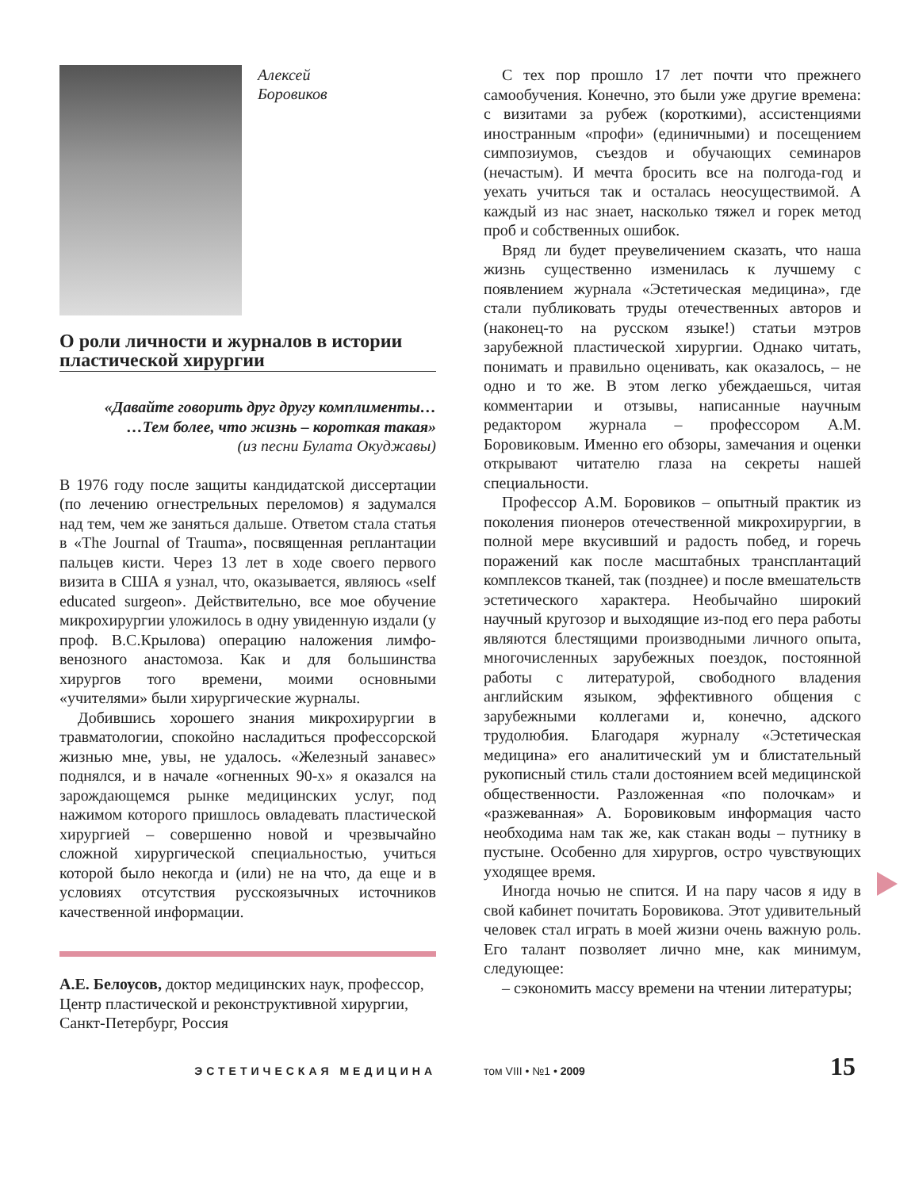Алексей
Боровиков
О роли личности и журналов в истории пластической хирургии
«Давайте говорить друг другу комплименты…
…Тем более, что жизнь – короткая такая»
(из песни Булата Окуджавы)
В 1976 году после защиты кандидатской диссертации (по лечению огнестрельных переломов) я задумался над тем, чем же заняться дальше. Ответом стала статья в «The Journal of Trauma», посвященная реплантации пальцев кисти. Через 13 лет в ходе своего первого визита в США я узнал, что, оказывается, являюсь «self educated surgeon». Действительно, все мое обучение микрохирургии уложилось в одну увиденную издали (у проф. В.С.Крылова) операцию наложения лимфо-венозного анастомоза. Как и для большинства хирургов того времени, моими основными «учителями» были хирургические журналы.
Добившись хорошего знания микрохирургии в травматологии, спокойно насладиться профессорской жизнью мне, увы, не удалось. «Железный занавес» поднялся, и в начале «огненных 90-х» я оказался на зарождающемся рынке медицинских услуг, под нажимом которого пришлось овладевать пластической хирургией – совершенно новой и чрезвычайно сложной хирургической специальностью, учиться которой было некогда и (или) не на что, да еще и в условиях отсутствия русскоязычных источников качественной информации.
А.Е. Белоусов, доктор медицинских наук, профессор, Центр пластической и реконструктивной хирургии, Санкт-Петербург, Россия
С тех пор прошло 17 лет почти что прежнего самообучения. Конечно, это были уже другие времена: с визитами за рубеж (короткими), ассистенциями иностранным «профи» (единичными) и посещением симпозиумов, съездов и обучающих семинаров (нечастым). И мечта бросить все на полгода-год и уехать учиться так и осталась неосуществимой. А каждый из нас знает, насколько тяжел и горек метод проб и собственных ошибок.
Вряд ли будет преувеличением сказать, что наша жизнь существенно изменилась к лучшему с появлением журнала «Эстетическая медицина», где стали публиковать труды отечественных авторов и (наконец-то на русском языке!) статьи мэтров зарубежной пластической хирургии. Однако читать, понимать и правильно оценивать, как оказалось, – не одно и то же. В этом легко убеждаешься, читая комментарии и отзывы, написанные научным редактором журнала – профессором А.М. Боровиковым. Именно его обзоры, замечания и оценки открывают читателю глаза на секреты нашей специальности.
Профессор А.М. Боровиков – опытный практик из поколения пионеров отечественной микрохирургии, в полной мере вкусивший и радость побед, и горечь поражений как после масштабных трансплантаций комплексов тканей, так (позднее) и после вмешательств эстетического характера. Необычайно широкий научный кругозор и выходящие из-под его пера работы являются блестящими производными личного опыта, многочисленных зарубежных поездок, постоянной работы с литературой, свободного владения английским языком, эффективного общения с зарубежными коллегами и, конечно, адского трудолюбия. Благодаря журналу «Эстетическая медицина» его аналитический ум и блистательный рукописный стиль стали достоянием всей медицинской общественности. Разложенная «по полочкам» и «разжеванная» А. Боровиковым информация часто необходима нам так же, как стакан воды – путнику в пустыне. Особенно для хирургов, остро чувствующих уходящее время.
Иногда ночью не спится. И на пару часов я иду в свой кабинет почитать Боровикова. Этот удивительный человек стал играть в моей жизни очень важную роль. Его талант позволяет лично мне, как минимум, следующее:
– сэкономить массу времени на чтении литературы;
ЭСТЕТИЧЕСКАЯ МЕДИЦИНА том VIII • №1 • 2009
15